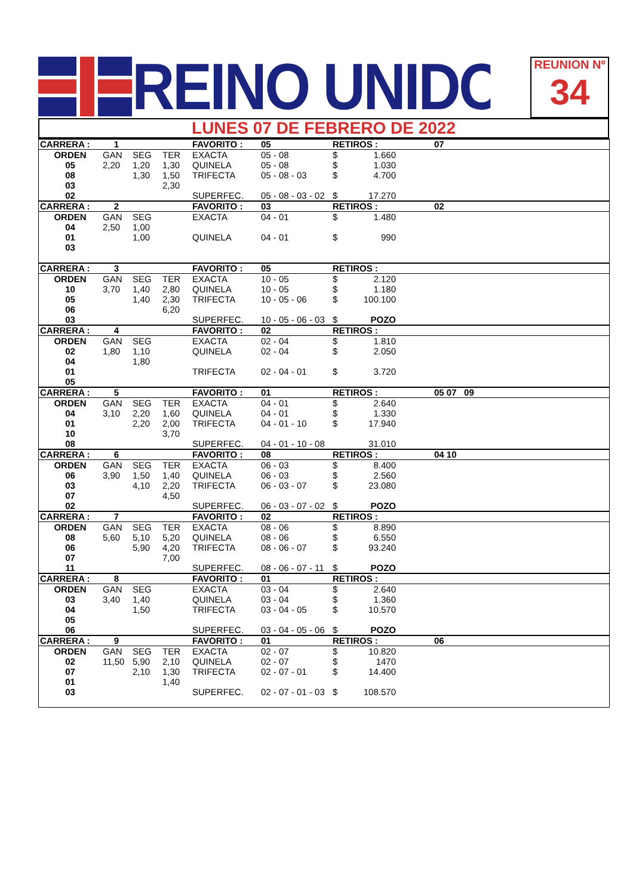REINO UNIDO
REUNION Nº
34
LUNES 07 DE FEBRERO DE 2022
| CARRERA : | 1 | | | FAVORITO : | 05 | RETIROS : | | 07 |
| ORDEN | GAN | SEG | TER | EXACTA | 05 - 08 | $ | 1.660 | |
| 05 | 2,20 | 1,20 | 1,30 | QUINELA | 05 - 08 | $ | 1.030 | |
| 08 | | 1,30 | 1,50 | TRIFECTA | 05 - 08 - 03 | $ | 4.700 | |
| 03 | | | 2,30 | | | | | |
| 02 | | | | SUPERFEC. | 05 - 08 - 03 - 02 | $ | 17.270 | |
| CARRERA : | 2 | | | FAVORITO : | 03 | RETIROS : | | 02 |
| ORDEN | GAN | SEG | | EXACTA | 04 - 01 | $ | 1.480 | |
| 04 | 2,50 | 1,00 | | | | | | |
| 01 | | 1,00 | | QUINELA | 04 - 01 | $ | 990 | |
| 03 | | | | | | | | |
| CARRERA : | 3 | | | FAVORITO : | 05 | RETIROS : | | |
| ORDEN | GAN | SEG | TER | EXACTA | 10 - 05 | $ | 2.120 | |
| 10 | 3,70 | 1,40 | 2,80 | QUINELA | 10 - 05 | $ | 1.180 | |
| 05 | | 1,40 | 2,30 | TRIFECTA | 10 - 05 - 06 | $ | 100.100 | |
| 06 | | | 6,20 | | | | | |
| 03 | | | | SUPERFEC. | 10 - 05 - 06 - 03 | $ | POZO | |
| CARRERA : | 4 | | | FAVORITO : | 02 | RETIROS : | | |
| ORDEN | GAN | SEG | | EXACTA | 02 - 04 | $ | 1.810 | |
| 02 | 1,80 | 1,10 | | QUINELA | 02 - 04 | $ | 2.050 | |
| 04 | | 1,80 | | | | | | |
| 01 | | | | TRIFECTA | 02 - 04 - 01 | $ | 3.720 | |
| 05 | | | | | | | | |
| CARRERA : | 5 | | | FAVORITO : | 01 | RETIROS : | | 05 07 09 |
| ORDEN | GAN | SEG | TER | EXACTA | 04 - 01 | $ | 2.640 | |
| 04 | 3,10 | 2,20 | 1,60 | QUINELA | 04 - 01 | $ | 1.330 | |
| 01 | | 2,20 | 2,00 | TRIFECTA | 04 - 01 - 10 | $ | 17.940 | |
| 10 | | | 3,70 | | | | | |
| 08 | | | | SUPERFEC. | 04 - 01 - 10 - 08 | | 31.010 | |
| CARRERA : | 6 | | | FAVORITO : | 08 | RETIROS : | | 04 10 |
| ORDEN | GAN | SEG | TER | EXACTA | 06 - 03 | $ | 8.400 | |
| 06 | 3,90 | 1,50 | 1,40 | QUINELA | 06 - 03 | $ | 2.560 | |
| 03 | | 4,10 | 2,20 | TRIFECTA | 06 - 03 - 07 | $ | 23.080 | |
| 07 | | | 4,50 | | | | | |
| 02 | | | | SUPERFEC. | 06 - 03 - 07 - 02 | $ | POZO | |
| CARRERA : | 7 | | | FAVORITO : | 02 | RETIROS : | | |
| ORDEN | GAN | SEG | TER | EXACTA | 08 - 06 | $ | 8.890 | |
| 08 | 5,60 | 5,10 | 5,20 | QUINELA | 08 - 06 | $ | 6.550 | |
| 06 | | 5,90 | 4,20 | TRIFECTA | 08 - 06 - 07 | $ | 93.240 | |
| 07 | | | 7,00 | | | | | |
| 11 | | | | SUPERFEC. | 08 - 06 - 07 - 11 | $ | POZO | |
| CARRERA : | 8 | | | FAVORITO : | 01 | RETIROS : | | |
| ORDEN | GAN | SEG | | EXACTA | 03 - 04 | $ | 2.640 | |
| 03 | 3,40 | 1,40 | | QUINELA | 03 - 04 | $ | 1.360 | |
| 04 | | 1,50 | | TRIFECTA | 03 - 04 - 05 | $ | 10.570 | |
| 05 | | | | | | | | |
| 06 | | | | SUPERFEC. | 03 - 04 - 05 - 06 | $ | POZO | |
| CARRERA : | 9 | | | FAVORITO : | 01 | RETIROS : | | 06 |
| ORDEN | GAN | SEG | TER | EXACTA | 02 - 07 | $ | 10.820 | |
| 02 | 11,50 | 5,90 | 2,10 | QUINELA | 02 - 07 | $ | 1470 | |
| 07 | | 2,10 | 1,30 | TRIFECTA | 02 - 07 - 01 | $ | 14.400 | |
| 01 | | | 1,40 | | | | | |
| 03 | | | | SUPERFEC. | 02 - 07 - 01 - 03 | $ | 108.570 | |